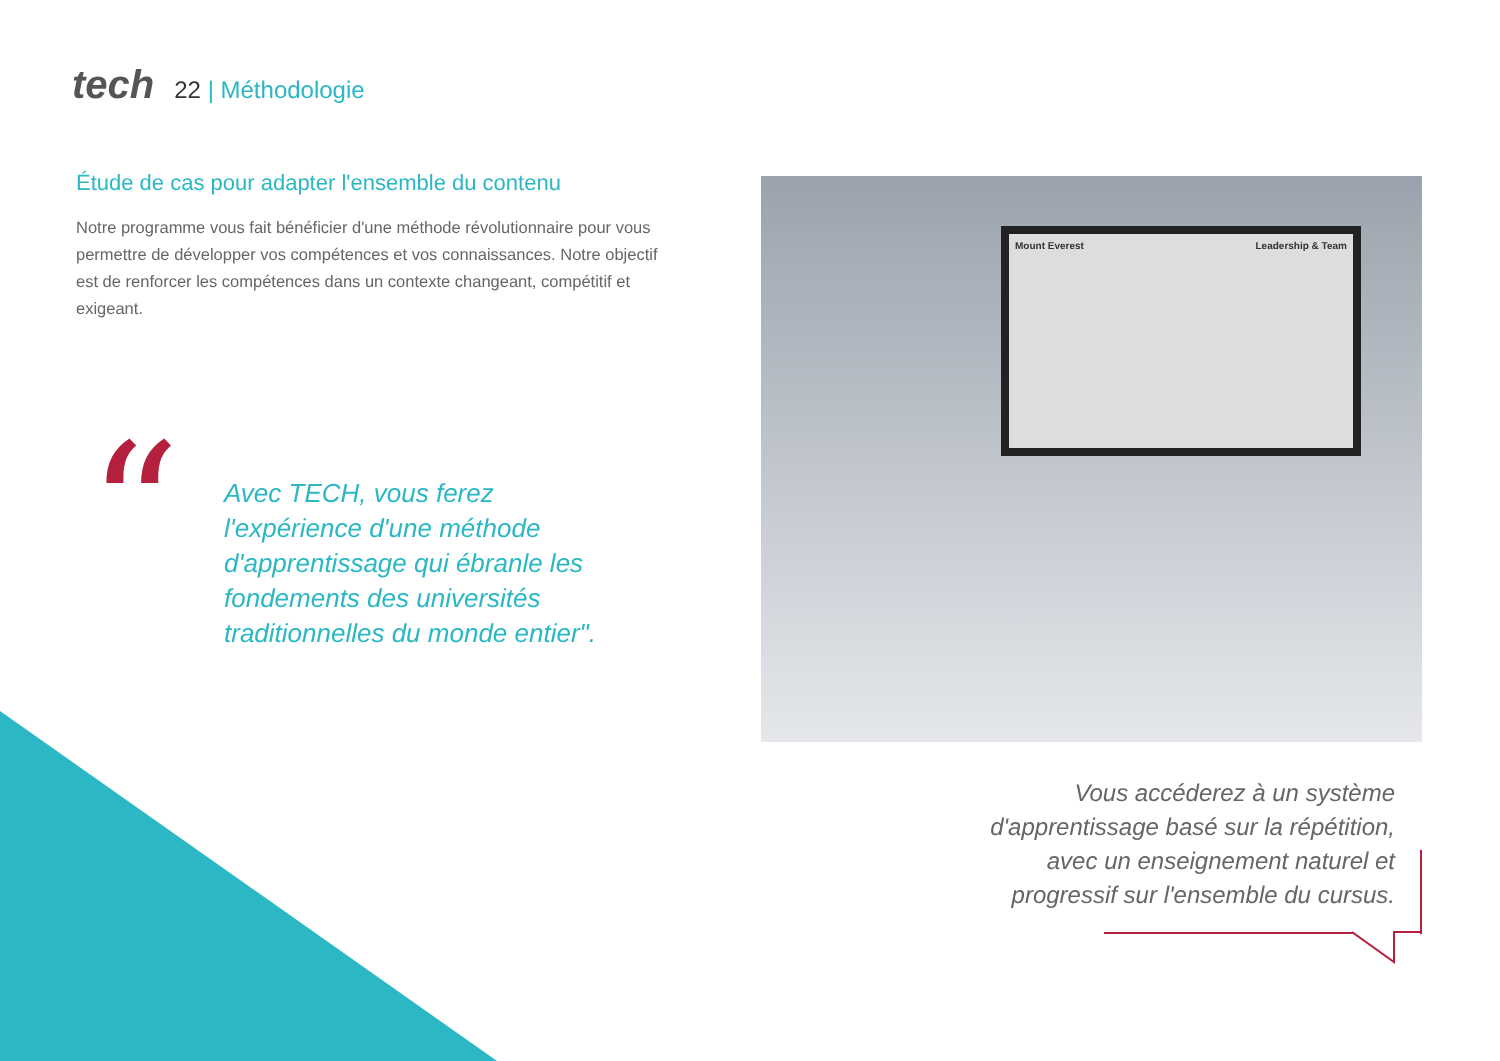tech
22 | Méthodologie
Étude de cas pour adapter l'ensemble du contenu
Notre programme vous fait bénéficier d'une méthode révolutionnaire pour vous permettre de développer vos compétences et vos connaissances. Notre objectif est de renforcer les compétences dans un contexte changeant, compétitif et exigeant.
“
Avec TECH, vous ferez l'expérience d'une méthode d'apprentissage qui ébranle les fondements des universités traditionnelles du monde entier".
Mount Everest Leadership & Team
Vous accéderez à un système d'apprentissage basé sur la répétition, avec un enseignement naturel et progressif sur l'ensemble du cursus.